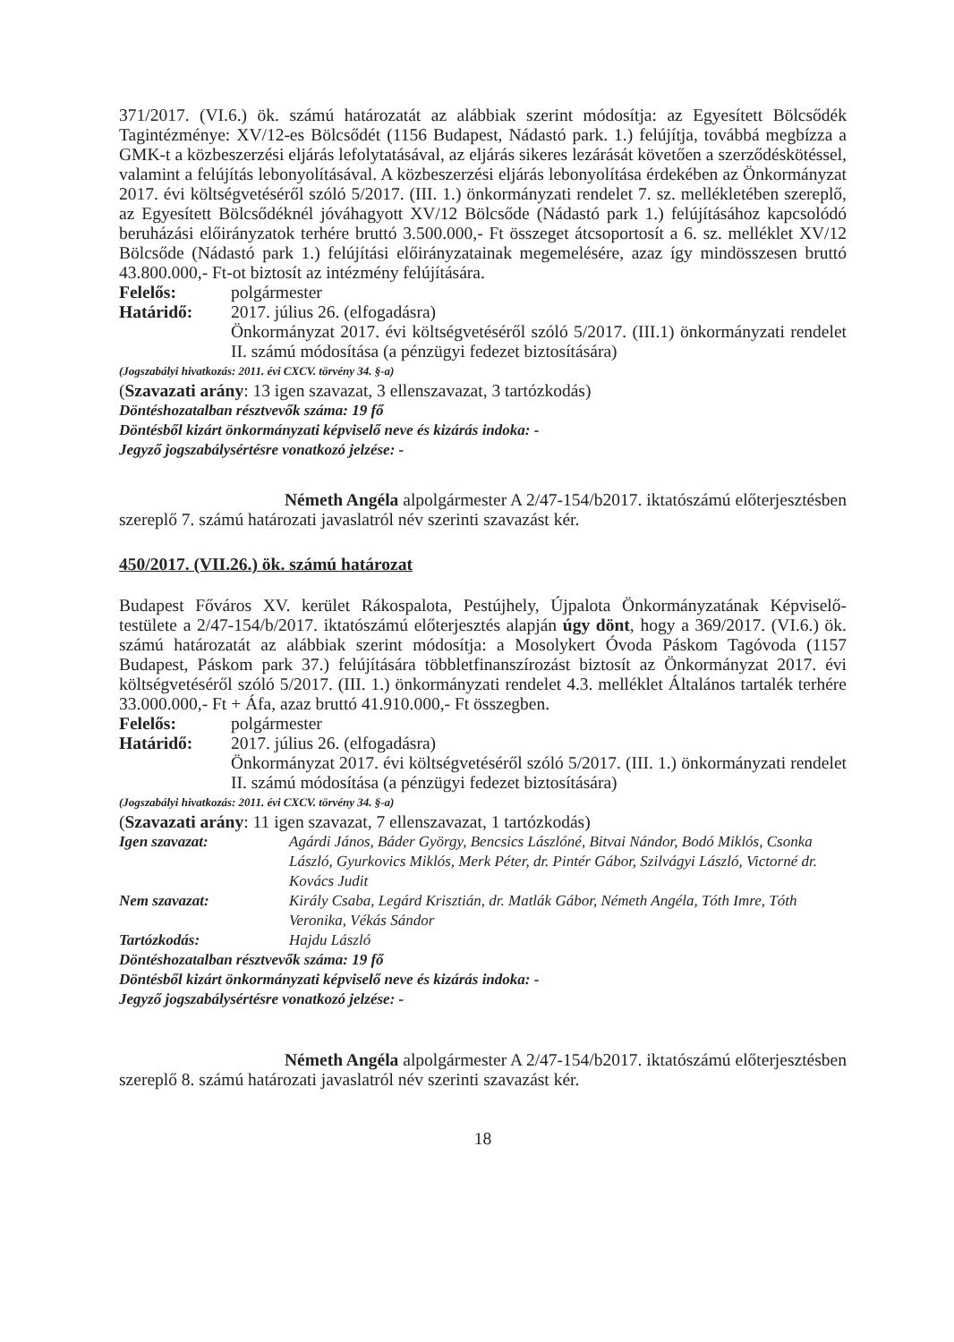371/2017. (VI.6.) ök. számú határozatát az alábbiak szerint módosítja: az Egyesített Bölcsődék Tagintézménye: XV/12-es Bölcsődét (1156 Budapest, Nádastó park. 1.) felújítja, továbbá megbízza a GMK-t a közbeszerzési eljárás lefolytatásával, az eljárás sikeres lezárását követően a szerződéskötéssel, valamint a felújítás lebonyolításával. A közbeszerzési eljárás lebonyolítása érdekében az Önkormányzat 2017. évi költségvetéséről szóló 5/2017. (III. 1.) önkormányzati rendelet 7. sz. mellékletében szereplő, az Egyesített Bölcsődéknél jóváhagyott XV/12 Bölcsőde (Nádastó park 1.) felújításához kapcsolódó beruházási előirányzatok terhére bruttó 3.500.000,- Ft összeget átcsoportosít a 6. sz. melléklet XV/12 Bölcsőde (Nádastó park 1.) felújítási előirányzatainak megemelésére, azaz így mindösszesen bruttó 43.800.000,- Ft-ot biztosít az intézmény felújítására.
Felelős: polgármester
Határidő: 2017. július 26. (elfogadásra)
Önkormányzat 2017. évi költségvetéséről szóló 5/2017. (III.1) önkormányzati rendelet II. számú módosítása (a pénzügyi fedezet biztosítására)
(Jogszabályi hivatkozás: 2011. évi CXCV. törvény 34. §-a)
(Szavazati arány: 13 igen szavazat, 3 ellenszavazat, 3 tartózkodás)
Döntéshozatalban résztvevők száma: 19 fő
Döntésből kizárt önkormányzati képviselő neve és kizárás indoka: -
Jegyző jogszabálysértésre vonatkozó jelzése: -
Németh Angéla alpolgármester A 2/47-154/b2017. iktatószámú előterjesztésben szereplő 7. számú határozati javaslatról név szerinti szavazást kér.
450/2017. (VII.26.) ök. számú határozat
Budapest Főváros XV. kerület Rákospalota, Pestújhely, Újpalota Önkormányzatának Képviselő-testülete a 2/47-154/b/2017. iktatószámú előterjesztés alapján úgy dönt, hogy a 369/2017. (VI.6.) ök. számú határozatát az alábbiak szerint módosítja: a Mosolykert Óvoda Páskom Tagóvoda (1157 Budapest, Páskom park 37.) felújítására többletfinanszírozást biztosít az Önkormányzat 2017. évi költségvetéséről szóló 5/2017. (III. 1.) önkormányzati rendelet 4.3. melléklet Általános tartalék terhére 33.000.000,- Ft + Áfa, azaz bruttó 41.910.000,- Ft összegben.
Felelős: polgármester
Határidő: 2017. július 26. (elfogadásra)
Önkormányzat 2017. évi költségvetéséről szóló 5/2017. (III. 1.) önkormányzati rendelet II. számú módosítása (a pénzügyi fedezet biztosítására)
(Jogszabályi hivatkozás: 2011. évi CXCV. törvény 34. §-a)
(Szavazati arány: 11 igen szavazat, 7 ellenszavazat, 1 tartózkodás)
Igen szavazat: Agárdi János, Báder György, Bencsics Lászlóné, Bitvai Nándor, Bodó Miklós, Csonka László, Gyurkovics Miklós, Merk Péter, dr. Pintér Gábor, Szilvágyi László, Victorné dr. Kovács Judit
Nem szavazat: Király Csaba, Legárd Krisztián, dr. Matlák Gábor, Németh Angéla, Tóth Imre, Tóth Veronika, Vékás Sándor
Tartózkodás: Hajdu László
Döntéshozatalban résztvevők száma: 19 fő
Döntésből kizárt önkormányzati képviselő neve és kizárás indoka: -
Jegyző jogszabálysértésre vonatkozó jelzése: -
Németh Angéla alpolgármester A 2/47-154/b2017. iktatószámú előterjesztésben szereplő 8. számú határozati javaslatról név szerinti szavazást kér.
18